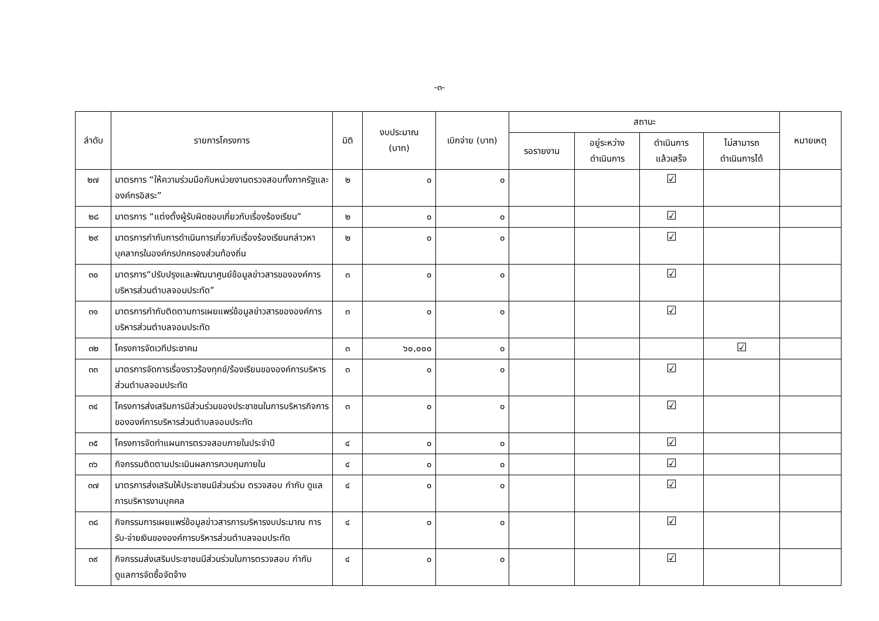-๓-
| ลำดับ | รายการโครงการ | มิติ | งบประมาณ (บาท) | เบิกจ่าย (บาท) | สถานะ | | | | หมายเหตุ |
| --- | --- | --- | --- | --- | --- | --- | --- | --- | --- |
| | | | | | รอรายงาน | อยู่ระหว่าง ดำเนินการ | ดำเนินการ แล้วเสร็จ | ไม่สามารถ ดำเนินการได้ | |
| ๒๗ | มาตรการ “ให้ความร่วมมือกับหน่วยงานตรวจสอบทั้งภาครัฐและองค์กรอิสระ” | ๒ | ๐ | ๐ | | | ☑ | | |
| ๒๘ | มาตรการ “แต่งตั้งผู้รับผิดชอบเกี่ยวกับเรื่องร้องเรียน” | ๒ | ๐ | ๐ | | | ☑ | | |
| ๒๙ | มาตรการกำกับการดำเนินการเกี่ยวกับเรื่องร้องเรียนกล่าวหาบุคลากรในองค์กรปกครองส่วนท้องถิ่น | ๒ | ๐ | ๐ | | | ☑ | | |
| ๓๐ | มาตรการ“ปรับปรุงและพัฒนาศูนย์ข้อมูลข่าวสารขององค์การบริหารส่วนตำบลจอมประทัด” | ๓ | ๐ | ๐ | | | ☑ | | |
| ๓๑ | มาตรการกำกับติดตามการเผยแพร่ข้อมูลข่าวสารขององค์การบริหารส่วนตำบลจอมประทัด | ๓ | ๐ | ๐ | | | ☑ | | |
| ๓๒ | โครงการจัดเวทีประชาคม | ๓ | ๖๐,๐๐๐ | ๐ | | | | ☑ | |
| ๓๓ | มาตรการจัดการเรื่องราวร้องทุกข์/ร้องเรียนขององค์การบริหารส่วนตำบลจอมประทัด | ๓ | ๐ | ๐ | | | ☑ | | |
| ๓๔ | โครงการส่งเสริมการมีส่วนร่วมของประชาชนในการบริหารกิจการขององค์การบริหารส่วนตำบลจอมประทัด | ๓ | ๐ | ๐ | | | ☑ | | |
| ๓๕ | โครงการจัดทำแผนการตรวจสอบภายในประจำปี | ๔ | ๐ | ๐ | | | ☑ | | |
| ๓๖ | กิจกรรมติดตามประเมินผลการควบคุมภายใน | ๔ | ๐ | ๐ | | | ☑ | | |
| ๓๗ | มาตรการส่งเสริมให้ประชาชนมีส่วนร่วม ตรวจสอบ กำกับ ดูแลการบริหารงานบุคคล | ๔ | ๐ | ๐ | | | ☑ | | |
| ๓๘ | กิจกรรมการเผยแพร่ข้อมูลข่าวสารการบริหารงบประมาณ การรับ-จ่ายเงินขององค์การบริหารส่วนตำบลจอมประทัด | ๔ | ๐ | ๐ | | | ☑ | | |
| ๓๙ | กิจกรรมส่งเสริมประชาชนมีส่วนร่วมในการตรวจสอบ กำกับ ดูแลการจัดซื้อจัดจ้าง | ๔ | ๐ | ๐ | | | ☑ | | |